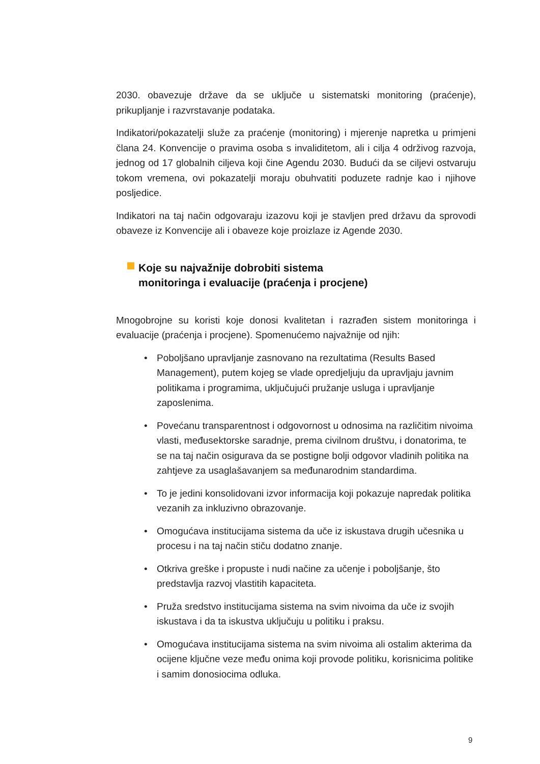2030. obavezuje države da se uključe u sistematski monitoring (praćenje), prikupljanje i razvrstavanje podataka.
Indikatori/pokazatelji služe za praćenje (monitoring) i mjerenje napretka u primjeni člana 24. Konvencije o pravima osoba s invaliditetom, ali i cilja 4 održivog razvoja, jednog od 17 globalnih ciljeva koji čine Agendu 2030. Budući da se ciljevi ostvaruju tokom vremena, ovi pokazatelji moraju obuhvatiti poduzete radnje kao i njihove posljedice.
Indikatori na taj način odgovaraju izazovu koji je stavljen pred državu da sprovodi obaveze iz Konvencije ali i obaveze koje proizlaze iz Agende 2030.
Koje su najvažnije dobrobiti sistema
monitoringa i evaluacije (praćenja i procjene)
Mnogobrojne su koristi koje donosi kvalitetan i razrađen sistem monitoringa i evaluacije (praćenja i procjene). Spomenućemo najvažnije od njih:
• Poboljšano upravljanje zasnovano na rezultatima (Results Based Management), putem kojeg se vlade opredjeljuju da upravljaju javnim politikama i programima, uključujući pružanje usluga i upravljanje zaposlenima.
• Povećanu transparentnost i odgovornost u odnosima na različitim nivoima vlasti, međusektorske saradnje, prema civilnom društvu, i donatorima, te se na taj način osigurava da se postigne bolji odgovor vladinih politika na zahtjeve za usaglašavanjem sa međunarodnim standardima.
• To je jedini konsolidovani izvor informacija koji pokazuje napredak politika vezanih za inkluzivno obrazovanje.
• Omogućava institucijama sistema da uče iz iskustava drugih učesnika u procesu i na taj način stiču dodatno znanje.
• Otkriva greške i propuste i nudi načine za učenje i poboljšanje, što predstavlja razvoj vlastitih kapaciteta.
• Pruža sredstvo institucijama sistema na svim nivoima da uče iz svojih iskustava i da ta iskustva uključuju u politiku i praksu.
• Omogućava institucijama sistema na svim nivoima ali ostalim akterima da ocijene ključne veze među onima koji provode politiku, korisnicima politike i samim donosiocima odluka.
9